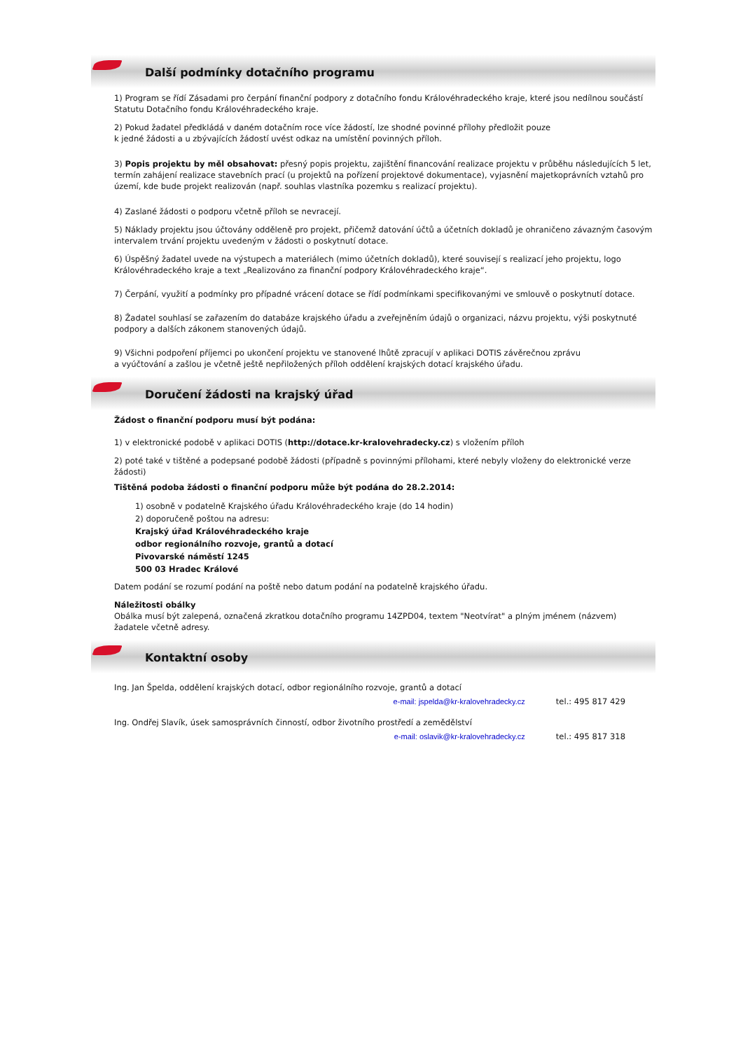Další podmínky dotačního programu
1) Program se řídí Zásadami pro čerpání finanční podpory z dotačního fondu Královéhradeckého kraje, které jsou nedílnou součástí Statutu Dotačního fondu Královéhradeckého kraje.
2) Pokud žadatel předkládá v daném dotačním roce více žádostí, lze shodné povinné přílohy předložit pouze
k jedné žádosti a u zbývajících žádostí uvést odkaz na umístění povinných příloh.
3) Popis projektu by měl obsahovat: přesný popis projektu, zajištění financování realizace projektu v průběhu následujících 5 let, termín zahájení realizace stavebních prací (u projektů na pořízení projektové dokumentace), vyjasnění majetkoprávních vztahů pro území, kde bude projekt realizován (např. souhlas vlastníka pozemku s realizací projektu).
4) Zaslané žádosti o podporu včetně příloh se nevracejí.
5) Náklady projektu jsou účtovány odděleně pro projekt, přičemž datování účtů a účetních dokladů je ohraničeno závazným časovým intervalem trvání projektu uvedeným v žádosti o poskytnutí dotace.
6) Úspěšný žadatel uvede na výstupech a materiálech (mimo účetních dokladů), které souvisejí s realizací jeho projektu, logo Královéhradeckého kraje a text „Realizováno za finanční podpory Královéhradeckého kraje“.
7) Čerpání, využití a podmínky pro případné vrácení dotace se řídí podmínkami specifikovanými ve smlouvě o poskytnutí dotace.
8) Žadatel souhlasí se zařazením do databáze krajského úřadu a zveřejněním údajů o organizaci, názvu projektu, výši poskytnuté podpory a dalších zákonem stanovených údajů.
9) Všichni podpoření příjemci po ukončení projektu ve stanovené lhůtě zpracují v aplikaci DOTIS závěrečnou zprávu
a vyúčtování a zašlou je včetně ještě nepřiložených příloh oddělení krajských dotací krajského úřadu.
Doručení žádosti na krajský úřad
Žádost o finanční podporu musí být podána:
1) v elektronické podobě v aplikaci DOTIS (http://dotace.kr-kralovehradecky.cz) s vložením příloh
2) poté také v tištěné a podepsané podobě žádosti (případně s povinnými přílohami, které nebyly vloženy do elektronické verze žádosti)
Tištěná podoba žádosti o finanční podporu může být podána do 28.2.2014:
1) osobně v podatelně Krajského úřadu Královéhradeckého kraje (do 14 hodin)
2) doporučeně poštou na adresu:
Krajský úřad Královéhradeckého kraje
odbor regionálního rozvoje, grantů a dotací
Pivovarské náměstí 1245
500 03 Hradec Králové
Datem podání se rozumí podání na poště nebo datum podání na podatelně krajského úřadu.
Náležitosti obálky
Obálka musí být zalepená, označená zkratkou dotačního programu 14ZPD04, textem "Neotvírat" a plným jménem (názvem) žadatele včetně adresy.
Kontaktní osoby
Ing. Jan Špelda, oddělení krajských dotací, odbor regionálního rozvoje, grantů a dotací
e-mail: jspelda@kr-kralovehradecky.cz tel.: 495 817 429
Ing. Ondřej Slavík, úsek samosprávních činností, odbor životního prostředí a zemědělství
e-mail: oslavik@kr-kralovehradecky.cz tel.: 495 817 318